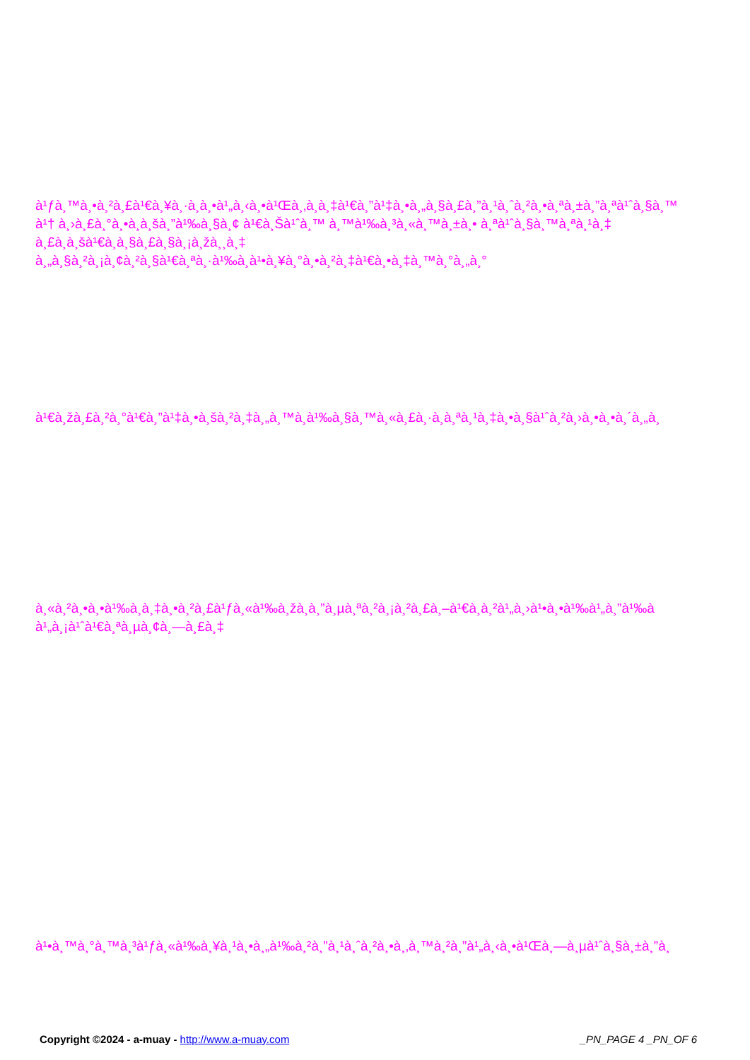à¹ƒà¸™à¸•à¸²à¸£à¹€à¸¥à¸·à¸­à¸•à¹„à¸‹à¸•à¹Œà¸‚à¸­à¸‡à¹€à¸”à¹‡à¸•à¸„à¸§à¸£à¸”à¸¹à¸ˆà¸²à¸•à¸ªà¸±à¸”à¸ªà¹ˆà¸§à¸™
à¹† à¸›à¸£à¸°à¸•à¸­à¸šà¸”à¹‰à¸§à¸¢ à¹€à¸Šà¹ˆà¸™ à¸™à¹‰à¸³à¸«à¸™à¸±à¸• à¸ªà¹ˆà¸§à¸™à¸ªà¸¹à¸‡
à¸£à¸­à¸šà¹€à¸­à¸§à¸£à¸§à¸¡à¸žà¸¸à¸‡
à¸„à¸§à¸²à¸¡à¸¢à¸²à¸§à¹€à¸ªà¸·à¹‰à¸­à¹•à¸¥à¸°à¸•à¸²à¸‡à¹€à¸•à¸‡à¸™à¸°à¸„à¸°
à¹€à¸žà¸£à¸²à¸°à¹€à¸”à¹‡à¸•à¸šà¸²à¸‡à¸„à¸™à¸­à¹‰à¸§à¸™à¸«à¸£à¸·à¸­à¸ªà¸¹à¸‡à¸•à¸§à¹ˆà¸²à¸›à¸•à¸•à¸´à¸„à¸
à¸«à¸²à¸•à¸•à¹‰à¸­à¸‡à¸•à¸²à¸£à¹ƒà¸«à¹‰à¸žà¸­à¸”à¸µà¸ªà¸²à¸¡à¸²à¸£à¸–à¹€à¸­à¸²à¹„à¸›à¹•à¸•à¹‰à¹„à¸”à¹‰à
à¹„à¸¡à¹ˆà¹€à¸ªà¸µà¸¢à¸—à¸£à¸‡
à¹•à¸™à¸°à¸™à¸³à¹ƒà¸«à¹‰à¸¥à¸¹à¸•à¸„à¹‰à¸²à¸”à¸¹à¸ˆà¸²à¸•à¸‚à¸™à¸²à¸”à¹„à¸‹à¸•à¹Œà¸—à¸µà¹ˆà¸§à¸±à¸”à¸
Copyright ©2024 - a-muay - http://www.a-muay.com _PN_PAGE 4 _PN_OF 6